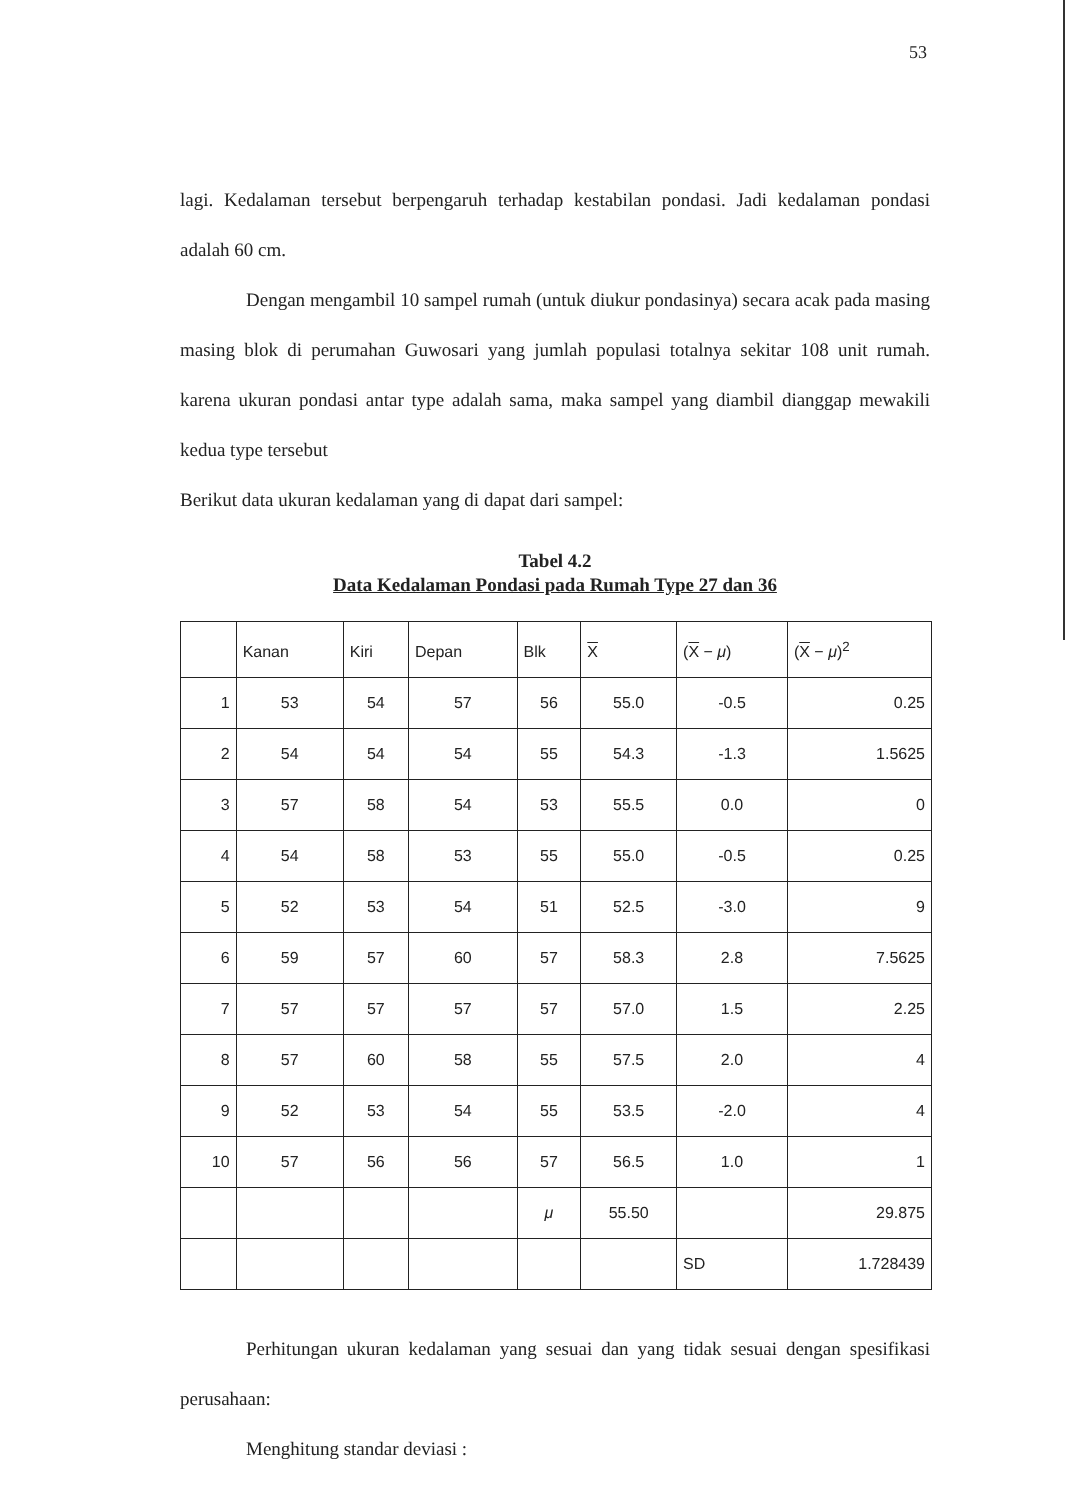53
lagi. Kedalaman tersebut berpengaruh terhadap kestabilan pondasi. Jadi kedalaman pondasi adalah 60 cm.
Dengan mengambil 10 sampel rumah (untuk diukur pondasinya) secara acak pada masing masing blok di perumahan Guwosari yang jumlah populasi totalnya sekitar 108 unit rumah. karena ukuran pondasi antar type adalah sama, maka sampel yang diambil dianggap mewakili kedua type tersebut
Berikut data ukuran kedalaman yang di dapat dari sampel:
Tabel 4.2
Data Kedalaman Pondasi pada Rumah Type 27 dan 36
| | Kanan | Kiri | Depan | Blk | X | ( X − μ ) | ( X − μ )<sup>2</sup> |
| --- | --- | --- | --- | --- | --- | --- | --- |
| 1 | 53 | 54 | 57 | 56 | 55.0 | -0.5 | 0.25 |
| 2 | 54 | 54 | 54 | 55 | 54.3 | -1.3 | 1.5625 |
| 3 | 57 | 58 | 54 | 53 | 55.5 | 0.0 | 0 |
| 4 | 54 | 58 | 53 | 55 | 55.0 | -0.5 | 0.25 |
| 5 | 52 | 53 | 54 | 51 | 52.5 | -3.0 | 9 |
| 6 | 59 | 57 | 60 | 57 | 58.3 | 2.8 | 7.5625 |
| 7 | 57 | 57 | 57 | 57 | 57.0 | 1.5 | 2.25 |
| 8 | 57 | 60 | 58 | 55 | 57.5 | 2.0 | 4 |
| 9 | 52 | 53 | 54 | 55 | 53.5 | -2.0 | 4 |
| 10 | 57 | 56 | 56 | 57 | 56.5 | 1.0 | 1 |
| | | | | μ | 55.50 | | 29.875 |
| | | | | | | SD | 1.728439 |
Perhitungan ukuran kedalaman yang sesuai dan yang tidak sesuai dengan spesifikasi perusahaan:
Menghitung standar deviasi :